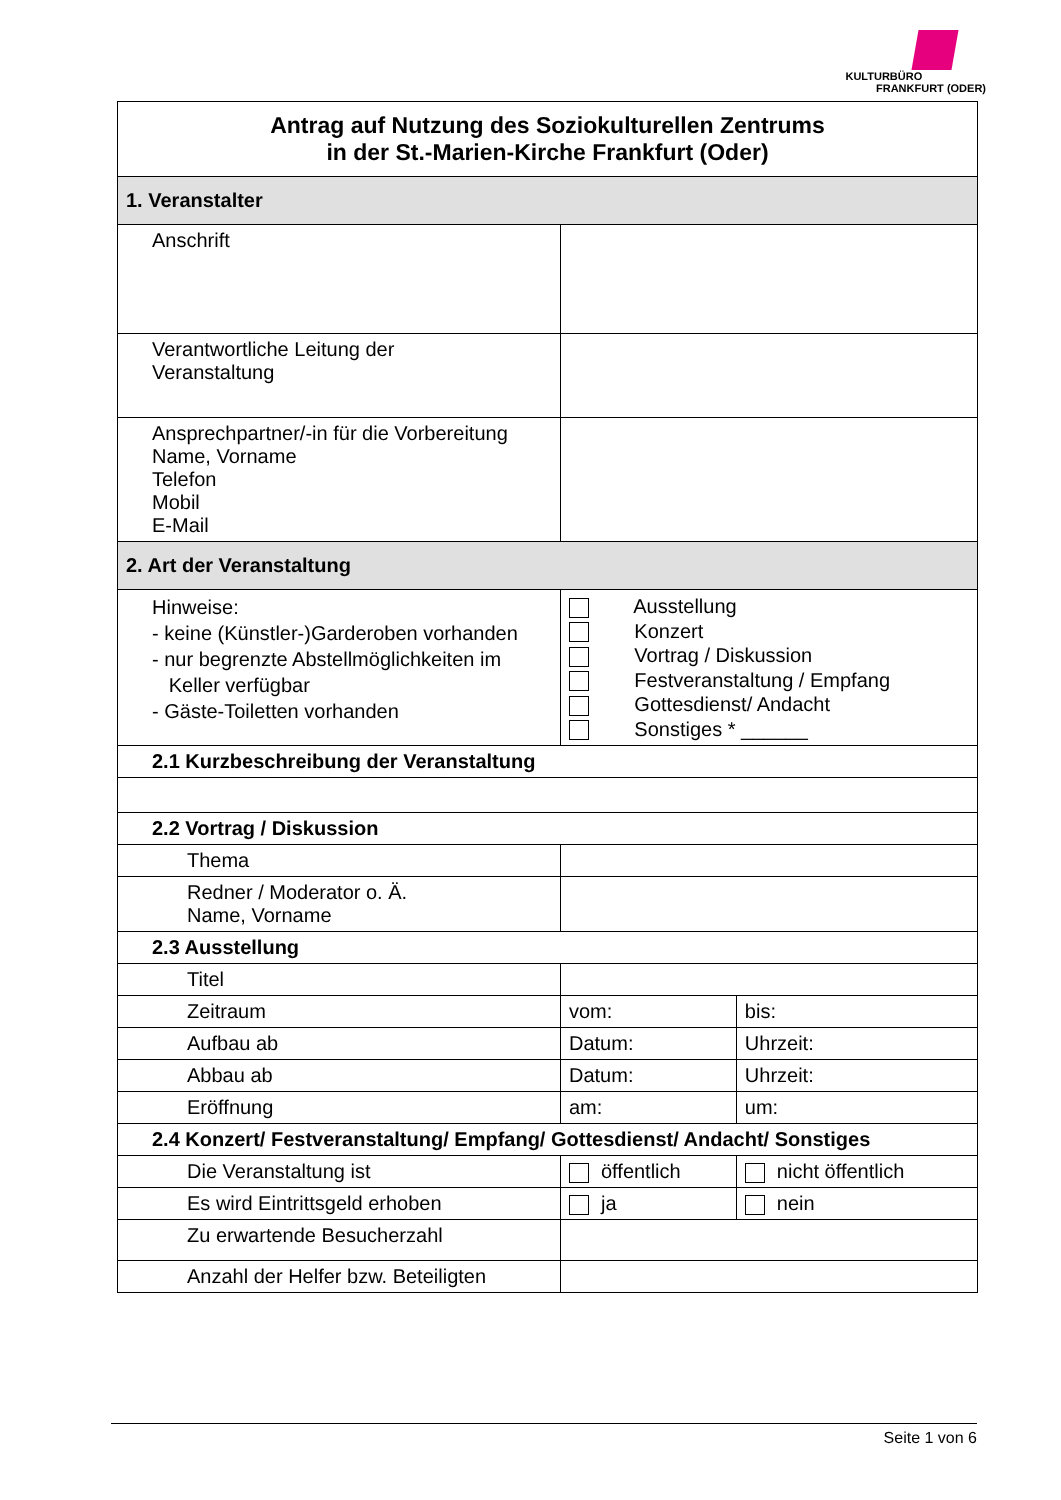KULTURBÜRO
FRANKFURT (ODER)
| Antrag auf Nutzung des Soziokulturellen Zentrums in der St.-Marien-Kirche Frankfurt (Oder) | | |
| 1. Veranstalter | | |
| Anschrift | | |
| Verantwortliche Leitung der Veranstaltung | | |
| Ansprechpartner/-in für die Vorbereitung Name, Vorname Telefon Mobil E-Mail | | |
| 2. Art der Veranstaltung | | |
| Hinweise: - keine (Künstler-)Garderoben vorhanden - nur begrenzte Abstellmöglichkeiten im Keller verfügbar - Gäste-Toiletten vorhanden | Ausstellung Konzert Vortrag / Diskussion Festveranstaltung / Empfang Gottesdienst/ Andacht Sonstiges * ______ | |
| 2.1 Kurzbeschreibung der Veranstaltung | | |
| 2.2 Vortrag / Diskussion | | |
| Thema | | |
| Redner / Moderator o. Ä. Name, Vorname | | |
| 2.3 Ausstellung | | |
| Titel | | |
| Zeitraum | vom: | bis: |
| Aufbau ab | Datum: | Uhrzeit: |
| Abbau ab | Datum: | Uhrzeit: |
| Eröffnung | am: | um: |
| 2.4 Konzert/ Festveranstaltung/ Empfang/ Gottesdienst/ Andacht/ Sonstiges | | |
| Die Veranstaltung ist | öffentlich | nicht öffentlich |
| Es wird Eintrittsgeld erhoben | ja | nein |
| Zu erwartende Besucherzahl | | |
| Anzahl der Helfer bzw. Beteiligten | | |
Seite 1 von 6